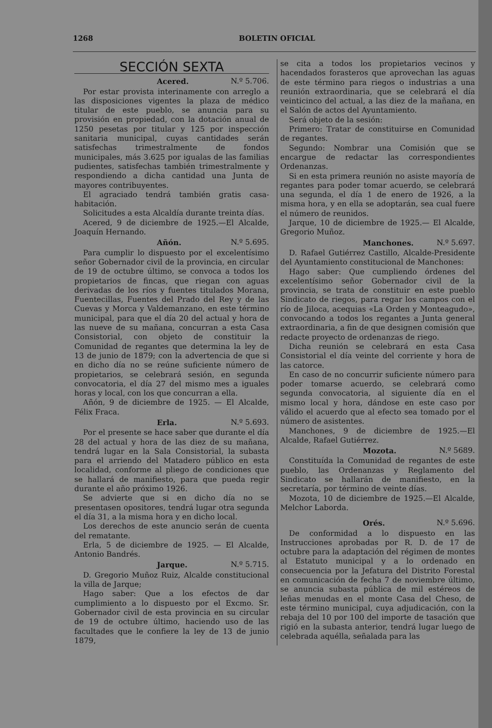1268 BOLETIN OFICIAL
SECCIÓN SEXTA
Acered. N.º 5.706.
Por estar provista interinamente con arreglo a las disposiciones vigentes la plaza de médico titular de este pueblo, se anuncia para su provisión en propiedad, con la dotación anual de 1250 pesetas por titular y 125 por inspección sanitaria municipal, cuyas cantidades serán satisfechas trimestralmente de fondos municipales, más 3.625 por igualas de las familias pudientes, satisfechas también trimestralmente y respondiendo a dicha cantidad una Junta de mayores contribuyentes.
El agraciado tendrá también gratis casa-habitación.
Solicitudes a esta Alcaldía durante treinta días.
Acered, 9 de diciembre de 1925.—El Alcalde, Joaquín Hernando.
Añón. N.º 5.695.
Para cumplir lo dispuesto por el excelentísimo señor Gobernador civil de la provincia, en circular de 19 de octubre último, se convoca a todos los propietarios de fincas, que riegan con aguas derivadas de los ríos y fuentes titulados Morana, Fuentecillas, Fuentes del Prado del Rey y de las Cuevas y Morca y Valdemanzano, en este término municipal, para que el día 20 del actual y hora de las nueve de su mañana, concurran a esta Casa Consistorial, con objeto de constituir la Comunidad de regantes que determina la ley de 13 de junio de 1879; con la advertencia de que si en dicho día no se reúne suficiente número de propietarios, se celebrará sesión, en segunda convocatoria, el día 27 del mismo mes a iguales horas y local, con los que concurran a ella.
Añón, 9 de diciembre de 1925. — El Alcalde, Félix Fraca.
Erla. N.º 5.693.
Por el presente se hace saber que durante el día 28 del actual y hora de las diez de su mañana, tendrá lugar en la Sala Consistorial, la subasta para el arriendo del Matadero público en esta localidad, conforme al pliego de condiciones que se hallará de manifiesto, para que pueda regir durante el año próximo 1926.
Se advierte que si en dicho día no se presentasen opositores, tendrá lugar otra segunda el día 31, a la misma hora y en dicho local.
Los derechos de este anuncio serán de cuenta del rematante.
Erla, 5 de diciembre de 1925. — El Alcalde, Antonio Bandrés.
Jarque. N.º 5.715.
D. Gregorio Muñoz Ruiz, Alcalde constitucional la villa de Jarque;
Hago saber: Que a los efectos de dar cumplimiento a lo dispuesto por el Excmo. Sr. Gobernador civil de esta provincia en su circular de 19 de octubre último, haciendo uso de las facultades que le confiere la ley de 13 de junio 1879,
se cita a todos los propietarios vecinos y hacendados forasteros que aprovechan las aguas de este término para riegos o industrias a una reunión extraordinaria, que se celebrará el día veinticinco del actual, a las diez de la mañana, en el Salón de actos del Ayuntamiento.
Será objeto de la sesión:
Primero: Tratar de constituirse en Comunidad de regantes.
Segundo: Nombrar una Comisión que se encargue de redactar las correspondientes Ordenanzas.
Si en esta primera reunión no asiste mayoría de regantes para poder tomar acuerdo, se celebrará una segunda, el día 1 de enero de 1926, a la misma hora, y en ella se adoptarán, sea cual fuere el número de reunidos.
Jarque, 10 de diciembre de 1925.— El Alcalde, Gregorio Muñoz.
Manchones. N.º 5.697.
D. Rafael Gutiérrez Castillo, Alcalde-Presidente del Ayuntamiento constitucional de Manchones:
Hago saber: Que cumpliendo órdenes del excelentísimo señor Gobernador civil de la provincia, se trata de constituir en este pueblo Sindicato de riegos, para regar los campos con el río de Jiloca, acequias «La Orden y Monteagudo», convocando a todos los regantes a Junta general extraordinaria, a fin de que designen comisión que redacte proyecto de ordenanzas de riego.
Dicha reunión se celebrará en esta Casa Consistorial el día veinte del corriente y hora de las catorce.
En caso de no concurrir suficiente número para poder tomarse acuerdo, se celebrará como segunda convocatoria, al siguiente día en el mismo local y hora, dándose en este caso por válido el acuerdo que al efecto sea tomado por el número de asistentes.
Manchones, 9 de diciembre de 1925.—El Alcalde, Rafael Gutiérrez.
Mozota. N.º 5689.
Constituída la Comunidad de regantes de este pueblo, las Ordenanzas y Reglamento del Sindicato se hallarán de manifiesto, en la secretaría, por término de veinte días.
Mozota, 10 de diciembre de 1925.—El Alcalde, Melchor Laborda.
Orés. N.º 5.696.
De conformidad a lo dispuesto en las Instrucciones aprobadas por R. D. de 17 de octubre para la adaptación del régimen de montes al Estatuto municipal y a lo ordenado en consecuencia por la Jefatura del Distrito Forestal en comunicación de fecha 7 de noviembre último, se anuncia subasta pública de mil estéreos de leñas menudas en el monte Casa del Cheso, de este término municipal, cuya adjudicación, con la rebaja del 10 por 100 del importe de tasación que rigió en la subasta anterior, tendrá lugar luego de celebrada aquélla, señalada para las